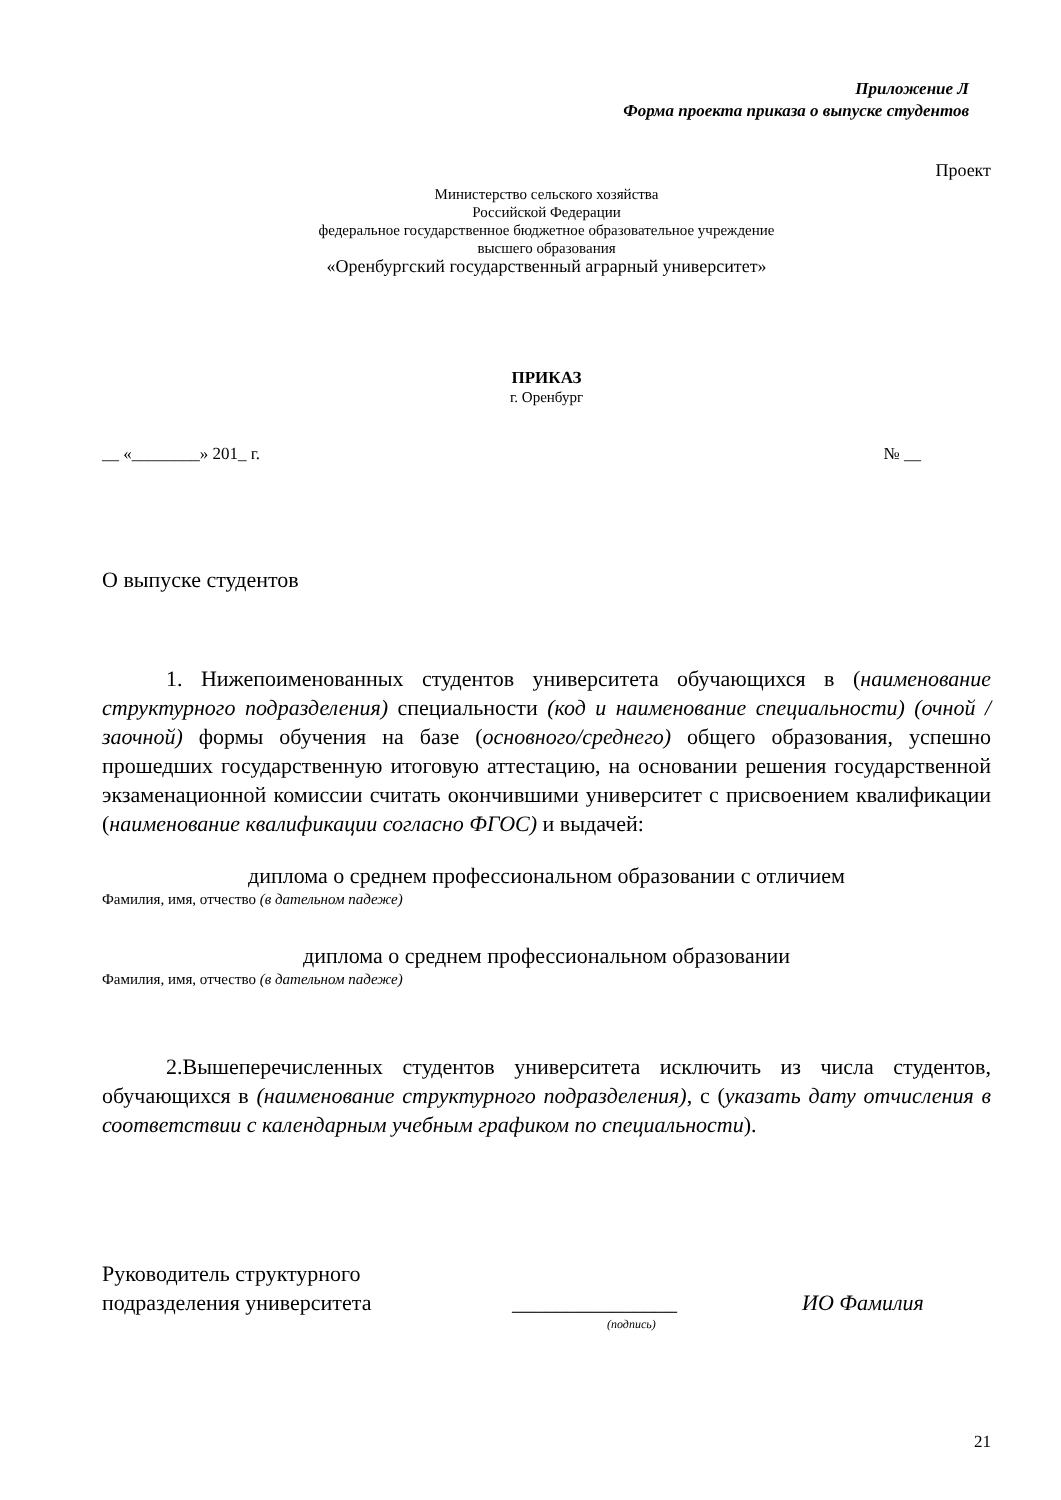Приложение Л
Форма проекта приказа о выпуске студентов
Проект
Министерство сельского хозяйства
Российской Федерации
федеральное государственное бюджетное образовательное учреждение
высшего образования
«Оренбургский государственный аграрный университет»
ПРИКАЗ
г. Оренбург
__ «________» 201_ г. № __
О выпуске студентов
1. Нижепоименованных студентов университета обучающихся в (наименование структурного подразделения) специальности (код и наименование специальности) (очной /заочной) формы обучения на базе (основного/среднего) общего образования, успешно прошедших государственную итоговую аттестацию, на основании решения государственной экзаменационной комиссии считать окончившими университет с присвоением квалификации (наименование квалификации согласно ФГОС) и выдачей:
диплома о среднем профессиональном образовании с отличием
Фамилия, имя, отчество (в дательном падеже)
диплома о среднем профессиональном образовании
Фамилия, имя, отчество (в дательном падеже)
2.Вышеперечисленных студентов университета исключить из числа студентов, обучающихся в (наименование структурного подразделения), с (указать дату отчисления в соответствии с календарным учебным графиком по специальности).
Руководитель структурного
подразделения университета
_______________
ИО Фамилия
(подпись)
21